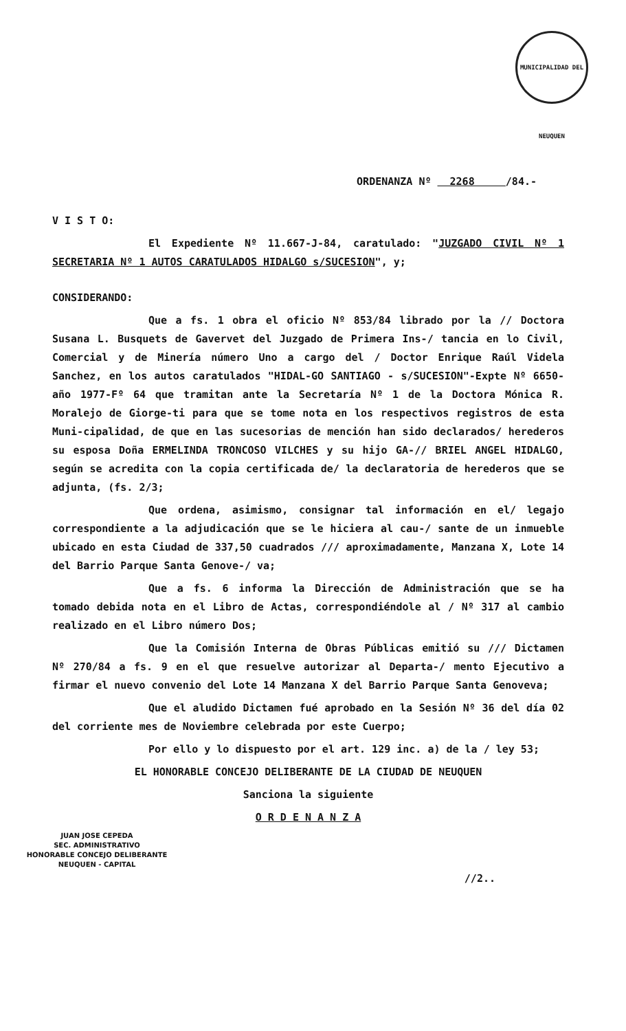MUNICIPALIDAD DEL NEUQUEN
ORDENANZA Nº 2268 /84.-
V I S T O:
El Expediente Nº 11.667-J-84, caratulado: "JUZGADO CIVIL Nº 1 SECRETARIA Nº 1 AUTOS CARATULADOS HIDALGO s/SUCESION", y;
CONSIDERANDO:
Que a fs. 1 obra el oficio Nº 853/84 librado por la // Doctora Susana L. Busquets de Gavervet del Juzgado de Primera Ins-/ tancia en lo Civil, Comercial y de Minería número Uno a cargo del / Doctor Enrique Raúl Videla Sanchez, en los autos caratulados "HIDAL-GO SANTIAGO - s/SUCESION"-Expte Nº 6650-año 1977-Fº 64 que tramitan ante la Secretaría Nº 1 de la Doctora Mónica R. Moralejo de Giorge-ti para que se tome nota en los respectivos registros de esta Muni-cipalidad, de que en las sucesorias de mención han sido declarados/ herederos su esposa Doña ERMELINDA TRONCOSO VILCHES y su hijo GA-// BRIEL ANGEL HIDALGO, según se acredita con la copia certificada de/ la declaratoria de herederos que se adjunta, (fs. 2/3;
Que ordena, asimismo, consignar tal información en el/ legajo correspondiente a la adjudicación que se le hiciera al cau-/ sante de un inmueble ubicado en esta Ciudad de 337,50 cuadrados /// aproximadamente, Manzana X, Lote 14 del Barrio Parque Santa Genove-/ va;
Que a fs. 6 informa la Dirección de Administración que se ha tomado debida nota en el Libro de Actas, correspondiéndole al / Nº 317 al cambio realizado en el Libro número Dos;
Que la Comisión Interna de Obras Públicas emitió su /// Dictamen Nº 270/84 a fs. 9 en el que resuelve autorizar al Departa-/ mento Ejecutivo a firmar el nuevo convenio del Lote 14 Manzana X del Barrio Parque Santa Genoveva;
Que el aludido Dictamen fué aprobado en la Sesión Nº 36 del día 02 del corriente mes de Noviembre celebrada por este Cuerpo;
Por ello y lo dispuesto por el art. 129 inc. a) de la / ley 53;
EL HONORABLE CONCEJO DELIBERANTE DE LA CIUDAD DE NEUQUEN
Sanciona la siguiente
O R D E N A N Z A
JUAN JOSE CEPEDA
SEC. ADMINISTRATIVO
HONORABLE CONCEJO DELIBERANTE
NEUQUEN - CAPITAL
//2..